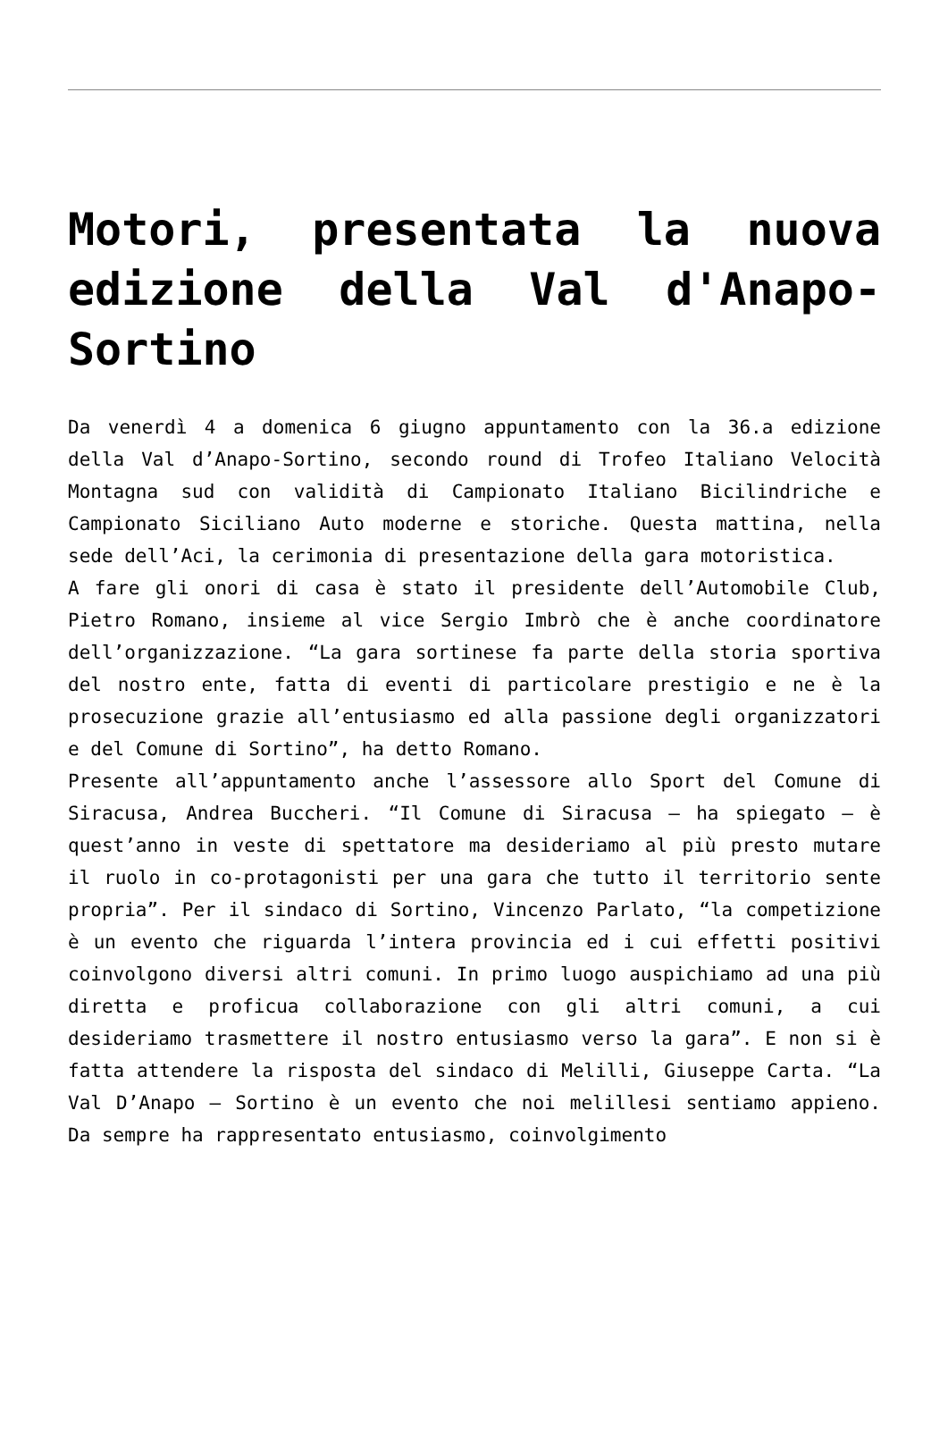Motori, presentata la nuova edizione della Val d'Anapo-Sortino
Da venerdì 4 a domenica 6 giugno appuntamento con la 36.a edizione della Val d’Anapo-Sortino, secondo round di Trofeo Italiano Velocità Montagna sud con validità di Campionato Italiano Bicilindriche e Campionato Siciliano Auto moderne e storiche. Questa mattina, nella sede dell’Aci, la cerimonia di presentazione della gara motoristica.
A fare gli onori di casa è stato il presidente dell’Automobile Club, Pietro Romano, insieme al vice Sergio Imbrò che è anche coordinatore dell’organizzazione. “La gara sortinese fa parte della storia sportiva del nostro ente, fatta di eventi di particolare prestigio e ne è la prosecuzione grazie all’entusiasmo ed alla passione degli organizzatori e del Comune di Sortino”, ha detto Romano.
Presente all’appuntamento anche l’assessore allo Sport del Comune di Siracusa, Andrea Buccheri. “Il Comune di Siracusa – ha spiegato – è quest’anno in veste di spettatore ma desideriamo al più presto mutare il ruolo in co-protagonisti per una gara che tutto il territorio sente propria”. Per il sindaco di Sortino, Vincenzo Parlato, “la competizione è un evento che riguarda l’intera provincia ed i cui effetti positivi coinvolgono diversi altri comuni. In primo luogo auspichiamo ad una più diretta e proficua collaborazione con gli altri comuni, a cui desideriamo trasmettere il nostro entusiasmo verso la gara”. E non si è fatta attendere la risposta del sindaco di Melilli, Giuseppe Carta. “La Val D’Anapo – Sortino è un evento che noi melillesi sentiamo appieno. Da sempre ha rappresentato entusiasmo, coinvolgimento